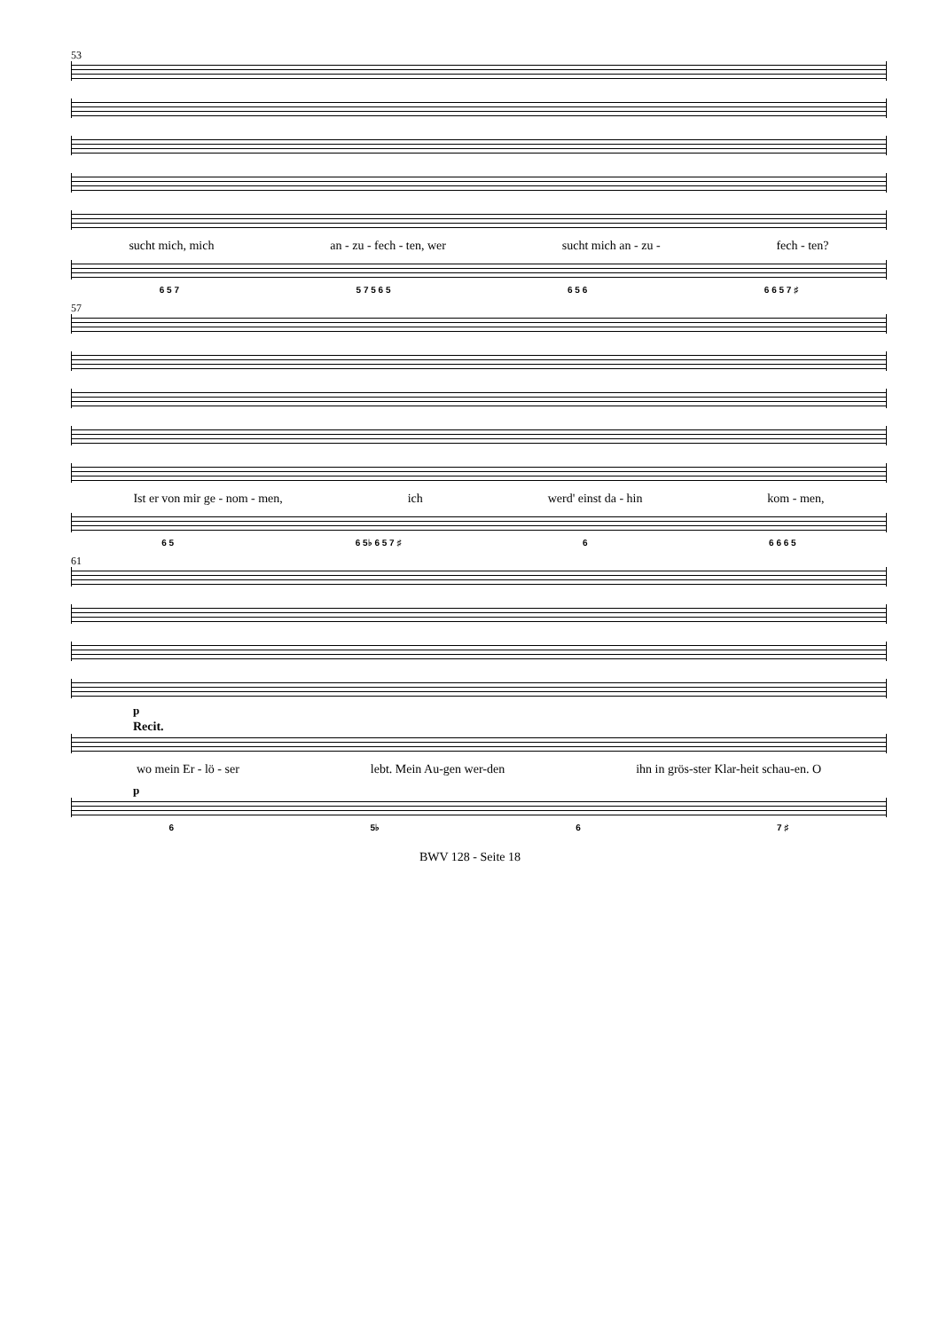53
sucht mich, mich an - zu - fech - ten, wer sucht mich an - zu - fech - ten?
6 5 7 5 7 5 6 5 6 5 6 6 6 5 7 ♯
57
Ist er von mir ge - nom - men, ich werd' einst da - hin kom - men,
6 5 6 5♭ 6 5 7 ♯ 6 6 6 6 5
61
p
Recit.
wo mein Er - lö - ser lebt. Mein Au-gen wer-den ihn in grös-ster Klar-heit schau-en. O
p
6 5♭ 6 7 ♯
BWV 128 - Seite 18